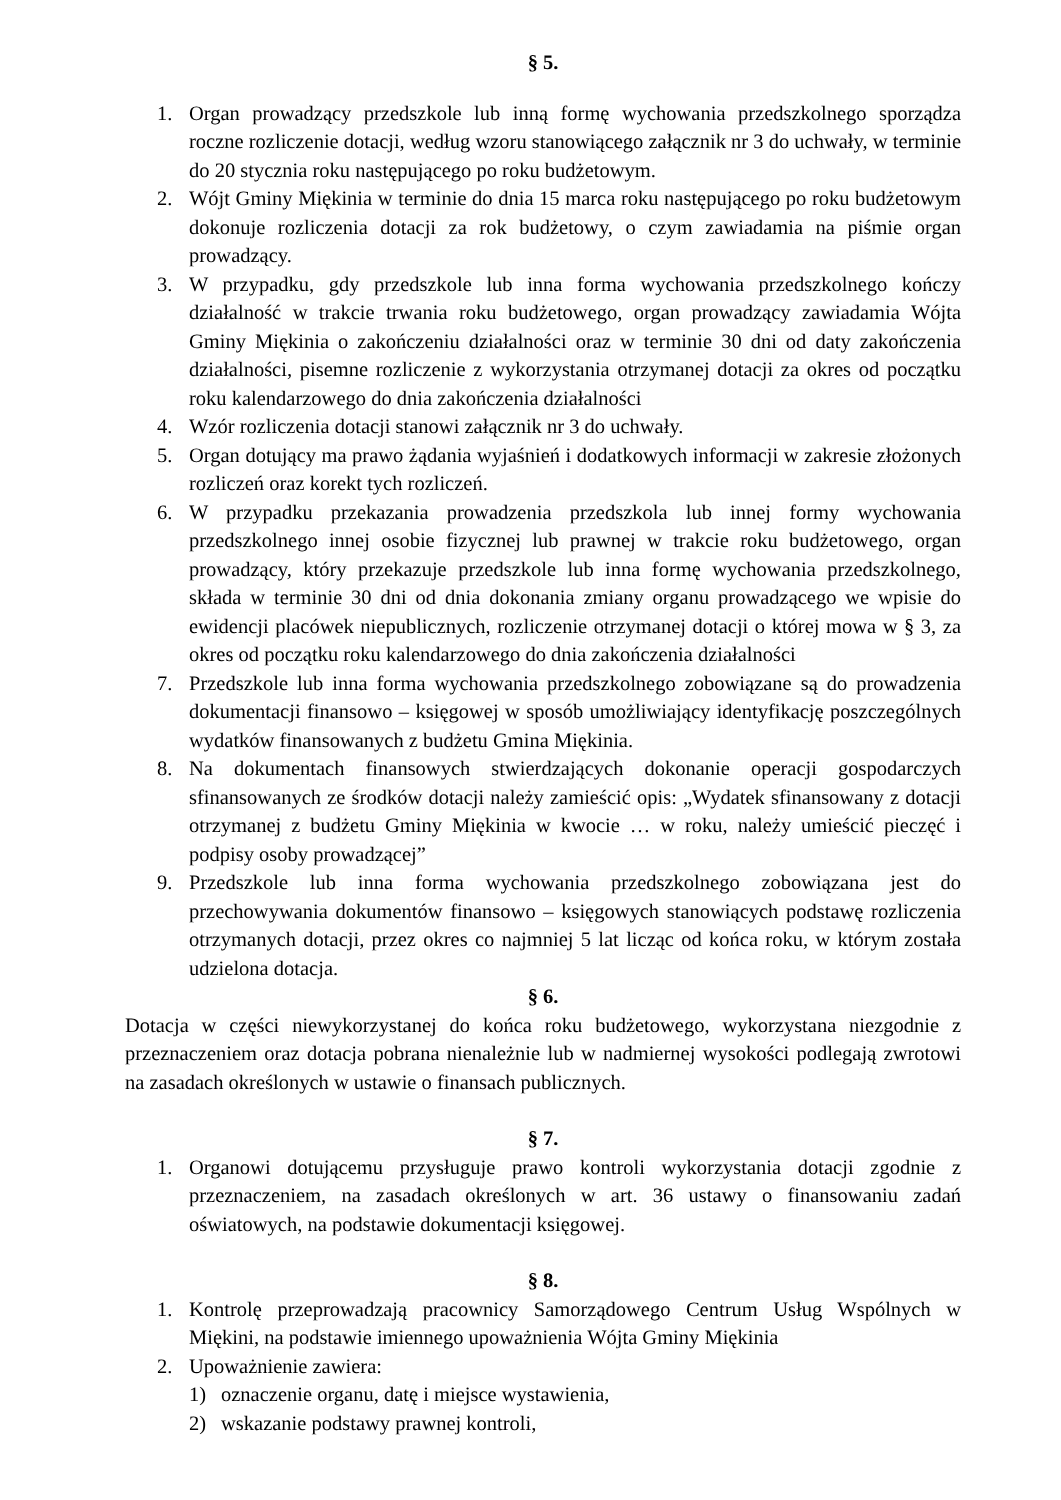§ 5.
1. Organ prowadzący przedszkole lub inną formę wychowania przedszkolnego sporządza roczne rozliczenie dotacji, według wzoru stanowiącego załącznik nr 3 do uchwały, w terminie do 20 stycznia roku następującego po roku budżetowym.
2. Wójt Gminy Miękinia w terminie do dnia 15 marca roku następującego po roku budżetowym dokonuje rozliczenia dotacji za rok budżetowy, o czym zawiadamia na piśmie organ prowadzący.
3. W przypadku, gdy przedszkole lub inna forma wychowania przedszkolnego kończy działalność w trakcie trwania roku budżetowego, organ prowadzący zawiadamia Wójta Gminy Miękinia o zakończeniu działalności oraz w terminie 30 dni od daty zakończenia działalności, pisemne rozliczenie z wykorzystania otrzymanej dotacji za okres od początku roku kalendarzowego do dnia zakończenia działalności
4. Wzór rozliczenia dotacji stanowi załącznik nr 3 do uchwały.
5. Organ dotujący ma prawo żądania wyjaśnień i dodatkowych informacji w zakresie złożonych rozliczeń oraz korekt tych rozliczeń.
6. W przypadku przekazania prowadzenia przedszkola lub innej formy wychowania przedszkolnego innej osobie fizycznej lub prawnej w trakcie roku budżetowego, organ prowadzący, który przekazuje przedszkole lub inna formę wychowania przedszkolnego, składa w terminie 30 dni od dnia dokonania zmiany organu prowadzącego we wpisie do ewidencji placówek niepublicznych, rozliczenie otrzymanej dotacji o której mowa w § 3, za okres od początku roku kalendarzowego do dnia zakończenia działalności
7. Przedszkole lub inna forma wychowania przedszkolnego zobowiązane są do prowadzenia dokumentacji finansowo – księgowej w sposób umożliwiający identyfikację poszczególnych wydatków finansowanych z budżetu Gmina Miękinia.
8. Na dokumentach finansowych stwierdzających dokonanie operacji gospodarczych sfinansowanych ze środków dotacji należy zamieścić opis: „Wydatek sfinansowany z dotacji otrzymanej z budżetu Gminy Miękinia w kwocie … w roku, należy umieścić pieczęć i podpisy osoby prowadzącej”
9. Przedszkole lub inna forma wychowania przedszkolnego zobowiązana jest do przechowywania dokumentów finansowo – księgowych stanowiących podstawę rozliczenia otrzymanych dotacji, przez okres co najmniej 5 lat licząc od końca roku, w którym została udzielona dotacja.
§ 6.
Dotacja w części niewykorzystanej do końca roku budżetowego, wykorzystana niezgodnie z przeznaczeniem oraz dotacja pobrana nienależnie lub w nadmiernej wysokości podlegają zwrotowi na zasadach określonych w ustawie o finansach publicznych.
§ 7.
1. Organowi dotującemu przysługuje prawo kontroli wykorzystania dotacji zgodnie z przeznaczeniem, na zasadach określonych w art. 36 ustawy o finansowaniu zadań oświatowych, na podstawie dokumentacji księgowej.
§ 8.
1. Kontrolę przeprowadzają pracownicy Samorządowego Centrum Usług Wspólnych w Miękini, na podstawie imiennego upoważnienia Wójta Gminy Miękinia
2. Upoważnienie zawiera:
1) oznaczenie organu, datę i miejsce wystawienia,
2) wskazanie podstawy prawnej kontroli,